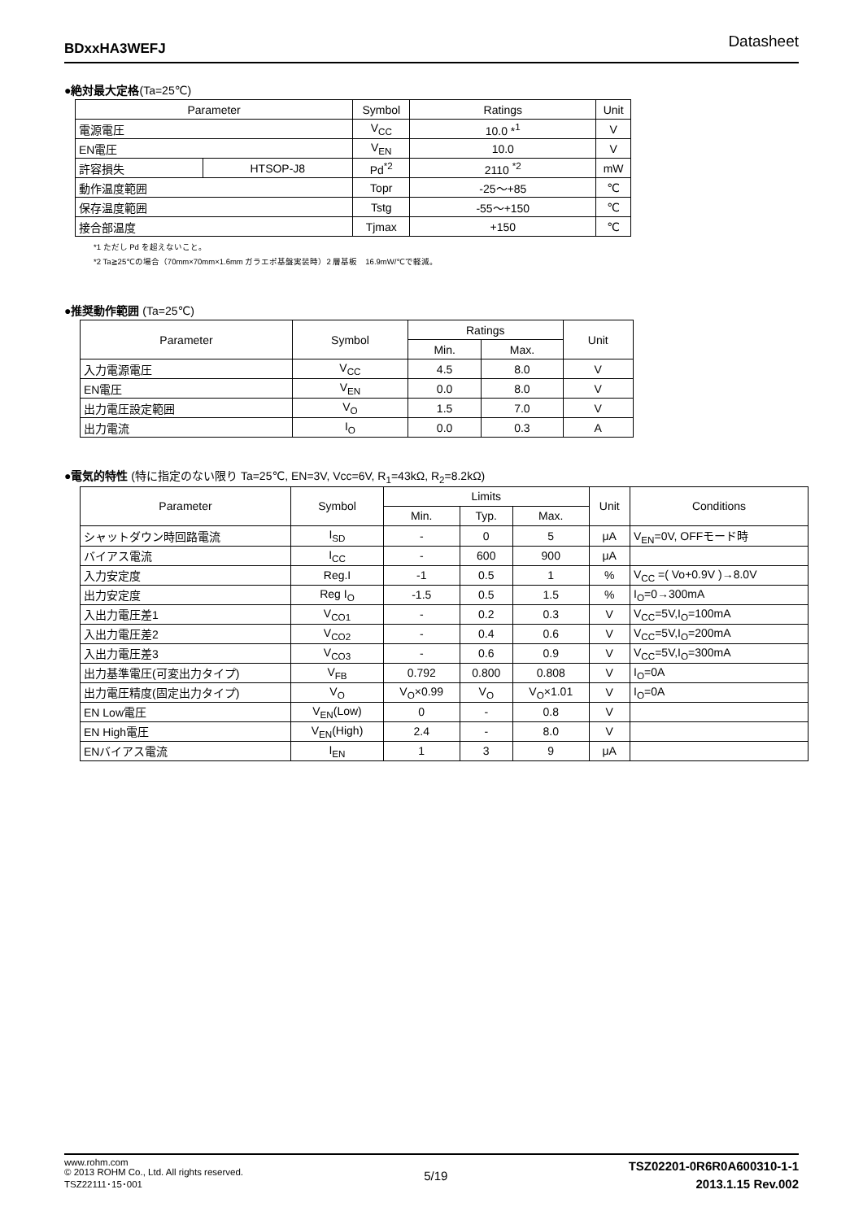BDxxHA3WEFJ Datasheet
●絶対最大定格(Ta=25℃)
| Parameter | | Symbol | Ratings | Unit |
| --- | --- | --- | --- | --- |
| 電源電圧 | | V<sub>CC</sub> | 10.0 *<sup>1</sup> | V |
| EN電圧 | | V<sub>EN</sub> | 10.0 | V |
| 許容損失 | HTSOP-J8 | Pd<sup>*2</sup> | 2110 <sup>*2</sup> | mW |
| 動作温度範囲 | | Topr | -25～+85 | ℃ |
| 保存温度範囲 | | Tstg | -55～+150 | ℃ |
| 接合部温度 | | Tjmax | +150 | ℃ |
*1 ただし Pd を超えないこと。
*2 Ta≧25℃の場合（70mm×70mm×1.6mm ガラエポ基盤実装時）2 層基板　16.9mW/℃で軽減。
●推奨動作範囲 (Ta=25℃)
| Parameter | Symbol | Ratings | | Unit |
| --- | --- | --- | --- | --- |
| | | Min. | Max. | |
| 入力電源電圧 | V<sub>CC</sub> | 4.5 | 8.0 | V |
| EN電圧 | V<sub>EN</sub> | 0.0 | 8.0 | V |
| 出力電圧設定範囲 | V<sub>O</sub> | 1.5 | 7.0 | V |
| 出力電流 | I<sub>O</sub> | 0.0 | 0.3 | A |
●電気的特性 (特に指定のない限り Ta=25℃, EN=3V, Vcc=6V, R<sub>1</sub>=43kΩ, R<sub>2</sub>=8.2kΩ)
| Parameter | Symbol | Limits | | | Unit | Conditions |
| --- | --- | --- | --- | --- | --- | --- |
| | | Min. | Typ. | Max. | | |
| シャットダウン時回路電流 | I<sub>SD</sub> | - | 0 | 5 | μA | V<sub>EN</sub>=0V, OFFモード時 |
| バイアス電流 | I<sub>CC</sub> | - | 600 | 900 | μA | |
| 入力安定度 | Reg.I | -1 | 0.5 | 1 | % | V<sub>CC</sub> =( Vo+0.9V )→8.0V |
| 出力安定度 | Reg I<sub>O</sub> | -1.5 | 0.5 | 1.5 | % | I<sub>O</sub>=0→300mA |
| 入出力電圧差1 | V<sub>CO1</sub> | - | 0.2 | 0.3 | V | V<sub>CC</sub>=5V,I<sub>O</sub>=100mA |
| 入出力電圧差2 | V<sub>CO2</sub> | - | 0.4 | 0.6 | V | V<sub>CC</sub>=5V,I<sub>O</sub>=200mA |
| 入出力電圧差3 | V<sub>CO3</sub> | - | 0.6 | 0.9 | V | V<sub>CC</sub>=5V,I<sub>O</sub>=300mA |
| 出力基準電圧(可変出力タイプ) | V<sub>FB</sub> | 0.792 | 0.800 | 0.808 | V | I<sub>O</sub>=0A |
| 出力電圧精度(固定出力タイプ) | V<sub>O</sub> | V<sub>O</sub>×0.99 | V<sub>O</sub> | V<sub>O</sub>×1.01 | V | I<sub>O</sub>=0A |
| EN Low電圧 | V<sub>EN</sub>(Low) | 0 | - | 0.8 | V | |
| EN High電圧 | V<sub>EN</sub>(High) | 2.4 | - | 8.0 | V | |
| ENバイアス電流 | I<sub>EN</sub> | 1 | 3 | 9 | μA | |
www.rohm.com
© 2013 ROHM Co., Ltd. All rights reserved.
TSZ22111･15･001
5/19
TSZ02201-0R6R0A600310-1-1
2013.1.15 Rev.002